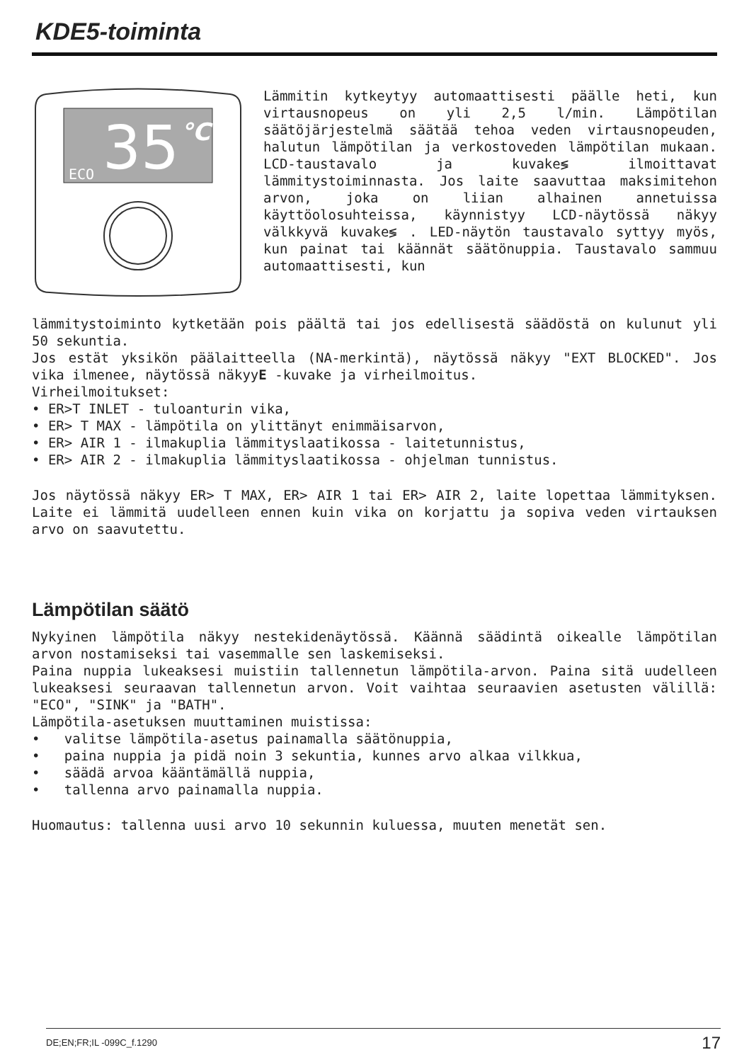KDE5-toiminta
35
°C
ECO
Lämmitin kytkeytyy automaattisesti päälle heti, kun virtausnopeus on yli 2,5 l/min. Lämpötilan säätöjärjestelmä säätää tehoa veden virtausnopeuden, halutun lämpötilan ja verkostoveden lämpötilan mukaan. LCD-taustavalo ja kuvake≶ ilmoittavat lämmitystoiminnasta. Jos laite saavuttaa maksimitehon arvon, joka on liian alhainen annetuissa käyttöolosuhteissa, käynnistyy LCD-näytössä näkyy välkkyvä kuvake≶ . LED-näytön taustavalo syttyy myös, kun painat tai käännät säätönuppia. Taustavalo sammuu automaattisesti, kun
lämmitystoiminto kytketään pois päältä tai jos edellisestä säädöstä on kulunut yli 50 sekuntia.
Jos estät yksikön päälaitteella (NA-merkintä), näytössä näkyy "EXT BLOCKED". Jos vika ilmenee, näytössä näkyyE -kuvake ja virheilmoitus.
Virheilmoitukset:
• ER>T INLET - tuloanturin vika,
• ER> T MAX - lämpötila on ylittänyt enimmäisarvon,
• ER> AIR 1 - ilmakuplia lämmityslaatikossa - laitetunnistus,
• ER> AIR 2 - ilmakuplia lämmityslaatikossa - ohjelman tunnistus.
Jos näytössä näkyy ER> T MAX, ER> AIR 1 tai ER> AIR 2, laite lopettaa lämmityksen. Laite ei lämmitä uudelleen ennen kuin vika on korjattu ja sopiva veden virtauksen arvo on saavutettu.
Lämpötilan säätö
Nykyinen lämpötila näkyy nestekidenäytössä. Käännä säädintä oikealle lämpötilan arvon nostamiseksi tai vasemmalle sen laskemiseksi.
Paina nuppia lukeaksesi muistiin tallennetun lämpötila-arvon. Paina sitä uudelleen lukeaksesi seuraavan tallennetun arvon. Voit vaihtaa seuraavien asetusten välillä: "ECO", "SINK" ja "BATH".
Lämpötila-asetuksen muuttaminen muistissa:
• valitse lämpötila-asetus painamalla säätönuppia,
• paina nuppia ja pidä noin 3 sekuntia, kunnes arvo alkaa vilkkua,
• säädä arvoa kääntämällä nuppia,
• tallenna arvo painamalla nuppia.
Huomautus: tallenna uusi arvo 10 sekunnin kuluessa, muuten menetät sen.
DE;EN;FR;IL -099C_f.1290 17